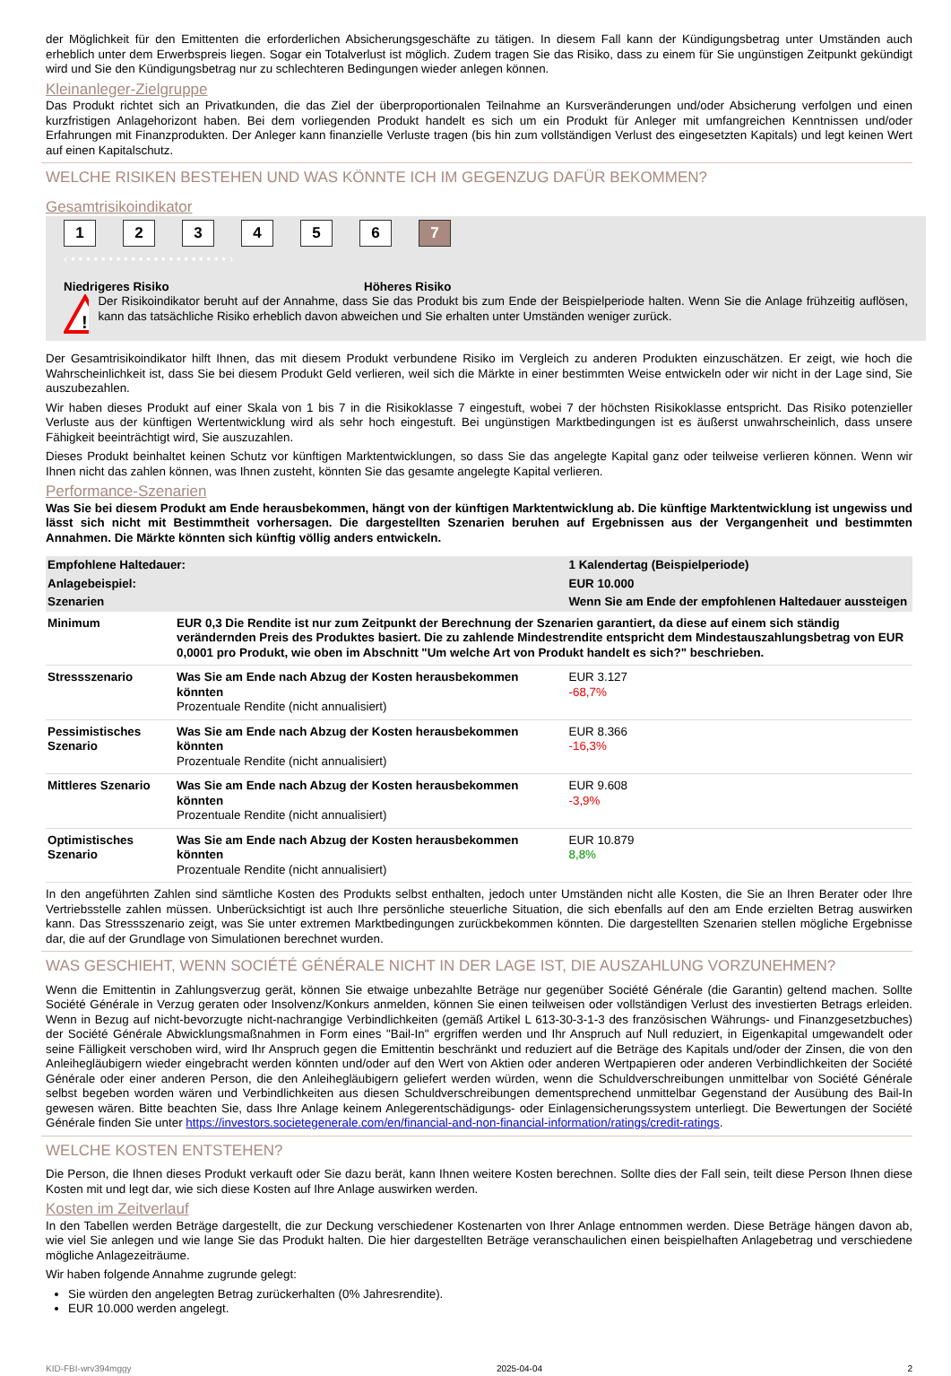der Möglichkeit für den Emittenten die erforderlichen Absicherungsgeschäfte zu tätigen. In diesem Fall kann der Kündigungsbetrag unter Umständen auch erheblich unter dem Erwerbspreis liegen. Sogar ein Totalverlust ist möglich. Zudem tragen Sie das Risiko, dass zu einem für Sie ungünstigen Zeitpunkt gekündigt wird und Sie den Kündigungsbetrag nur zu schlechteren Bedingungen wieder anlegen können.
Kleinanleger-Zielgruppe
Das Produkt richtet sich an Privatkunden, die das Ziel der überproportionalen Teilnahme an Kursveränderungen und/oder Absicherung verfolgen und einen kurzfristigen Anlagehorizont haben. Bei dem vorliegenden Produkt handelt es sich um ein Produkt für Anleger mit umfangreichen Kenntnissen und/oder Erfahrungen mit Finanzprodukten. Der Anleger kann finanzielle Verluste tragen (bis hin zum vollständigen Verlust des eingesetzten Kapitals) und legt keinen Wert auf einen Kapitalschutz.
WELCHE RISIKEN BESTEHEN UND WAS KÖNNTE ICH IM GEGENZUG DAFÜR BEKOMMEN?
Gesamtrisikoindikator
1234567
‹ • • • • • • • • • • • • • • • • • • • • • ›
Niedrigeres Risiko Höheres Risiko
!
Der Risikoindikator beruht auf der Annahme, dass Sie das Produkt bis zum Ende der Beispielperiode halten. Wenn Sie die Anlage frühzeitig auflösen, kann das tatsächliche Risiko erheblich davon abweichen und Sie erhalten unter Umständen weniger zurück.
Der Gesamtrisikoindikator hilft Ihnen, das mit diesem Produkt verbundene Risiko im Vergleich zu anderen Produkten einzuschätzen. Er zeigt, wie hoch die Wahrscheinlichkeit ist, dass Sie bei diesem Produkt Geld verlieren, weil sich die Märkte in einer bestimmten Weise entwickeln oder wir nicht in der Lage sind, Sie auszubezahlen.
Wir haben dieses Produkt auf einer Skala von 1 bis 7 in die Risikoklasse 7 eingestuft, wobei 7 der höchsten Risikoklasse entspricht. Das Risiko potenzieller Verluste aus der künftigen Wertentwicklung wird als sehr hoch eingestuft. Bei ungünstigen Marktbedingungen ist es äußerst unwahrscheinlich, dass unsere Fähigkeit beeinträchtigt wird, Sie auszuzahlen.
Dieses Produkt beinhaltet keinen Schutz vor künftigen Marktentwicklungen, so dass Sie das angelegte Kapital ganz oder teilweise verlieren können. Wenn wir Ihnen nicht das zahlen können, was Ihnen zusteht, könnten Sie das gesamte angelegte Kapital verlieren.
Performance-Szenarien
Was Sie bei diesem Produkt am Ende herausbekommen, hängt von der künftigen Marktentwicklung ab. Die künftige Marktentwicklung ist ungewiss und lässt sich nicht mit Bestimmtheit vorhersagen. Die dargestellten Szenarien beruhen auf Ergebnissen aus der Vergangenheit und bestimmten Annahmen. Die Märkte könnten sich künftig völlig anders entwickeln.
| Empfohlene Haltedauer: | | 1 Kalendertag (Beispielperiode) |
| Anlagebeispiel: | | EUR 10.000 |
| Szenarien | | Wenn Sie am Ende der empfohlenen Haltedauer aussteigen |
| Minimum | EUR 0,3 Die Rendite ist nur zum Zeitpunkt der Berechnung der Szenarien garantiert, da diese auf einem sich ständig verändernden Preis des Produktes basiert. Die zu zahlende Mindestrendite entspricht dem Mindestauszahlungsbetrag von EUR 0,0001 pro Produkt, wie oben im Abschnitt "Um welche Art von Produkt handelt es sich?" beschrieben. | |
| Stressszenario | Was Sie am Ende nach Abzug der Kosten herausbekommen könnten Prozentuale Rendite (nicht annualisiert) | EUR 3.127 -68,7% |
| Pessimistisches Szenario | Was Sie am Ende nach Abzug der Kosten herausbekommen könnten Prozentuale Rendite (nicht annualisiert) | EUR 8.366 -16,3% |
| Mittleres Szenario | Was Sie am Ende nach Abzug der Kosten herausbekommen könnten Prozentuale Rendite (nicht annualisiert) | EUR 9.608 -3,9% |
| Optimistisches Szenario | Was Sie am Ende nach Abzug der Kosten herausbekommen könnten Prozentuale Rendite (nicht annualisiert) | EUR 10.879 8,8% |
In den angeführten Zahlen sind sämtliche Kosten des Produkts selbst enthalten, jedoch unter Umständen nicht alle Kosten, die Sie an Ihren Berater oder Ihre Vertriebsstelle zahlen müssen. Unberücksichtigt ist auch Ihre persönliche steuerliche Situation, die sich ebenfalls auf den am Ende erzielten Betrag auswirken kann. Das Stressszenario zeigt, was Sie unter extremen Marktbedingungen zurückbekommen könnten. Die dargestellten Szenarien stellen mögliche Ergebnisse dar, die auf der Grundlage von Simulationen berechnet wurden.
WAS GESCHIEHT, WENN SOCIÉTÉ GÉNÉRALE NICHT IN DER LAGE IST, DIE AUSZAHLUNG VORZUNEHMEN?
Wenn die Emittentin in Zahlungsverzug gerät, können Sie etwaige unbezahlte Beträge nur gegenüber Société Générale (die Garantin) geltend machen. Sollte Société Générale in Verzug geraten oder Insolvenz/Konkurs anmelden, können Sie einen teilweisen oder vollständigen Verlust des investierten Betrags erleiden. Wenn in Bezug auf nicht-bevorzugte nicht-nachrangige Verbindlichkeiten (gemäß Artikel L 613-30-3-1-3 des französischen Währungs- und Finanzgesetzbuches) der Société Générale Abwicklungsmaßnahmen in Form eines "Bail-In" ergriffen werden und Ihr Anspruch auf Null reduziert, in Eigenkapital umgewandelt oder seine Fälligkeit verschoben wird, wird Ihr Anspruch gegen die Emittentin beschränkt und reduziert auf die Beträge des Kapitals und/oder der Zinsen, die von den Anleihegläubigern wieder eingebracht werden könnten und/oder auf den Wert von Aktien oder anderen Wertpapieren oder anderen Verbindlichkeiten der Société Générale oder einer anderen Person, die den Anleihegläubigern geliefert werden würden, wenn die Schuldverschreibungen unmittelbar von Société Générale selbst begeben worden wären und Verbindlichkeiten aus diesen Schuldverschreibungen dementsprechend unmittelbar Gegenstand der Ausübung des Bail-In gewesen wären. Bitte beachten Sie, dass Ihre Anlage keinem Anlegerentschädigungs- oder Einlagensicherungssystem unterliegt. Die Bewertungen der Société Générale finden Sie unter https://investors.societegenerale.com/en/financial-and-non-financial-information/ratings/credit-ratings.
WELCHE KOSTEN ENTSTEHEN?
Die Person, die Ihnen dieses Produkt verkauft oder Sie dazu berät, kann Ihnen weitere Kosten berechnen. Sollte dies der Fall sein, teilt diese Person Ihnen diese Kosten mit und legt dar, wie sich diese Kosten auf Ihre Anlage auswirken werden.
Kosten im Zeitverlauf
In den Tabellen werden Beträge dargestellt, die zur Deckung verschiedener Kostenarten von Ihrer Anlage entnommen werden. Diese Beträge hängen davon ab, wie viel Sie anlegen und wie lange Sie das Produkt halten. Die hier dargestellten Beträge veranschaulichen einen beispielhaften Anlagebetrag und verschiedene mögliche Anlagezeiträume.
Wir haben folgende Annahme zugrunde gelegt:
Sie würden den angelegten Betrag zurückerhalten (0% Jahresrendite).
EUR 10.000 werden angelegt.
KID-FBI-wrv394mggy 2025-04-04 2